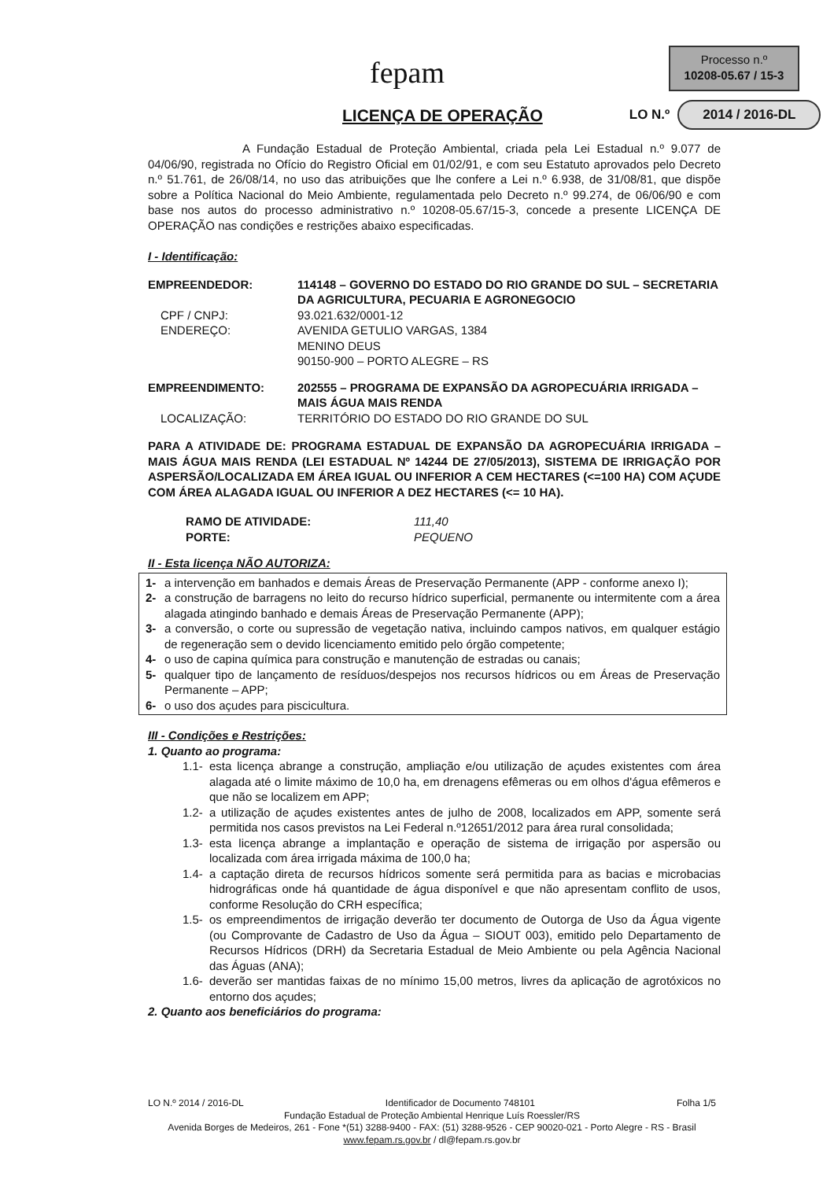fepam
Processo n.º
10208-05.67 / 15-3
LICENÇA DE OPERAÇÃO
LO N.º 2014 / 2016-DL
A Fundação Estadual de Proteção Ambiental, criada pela Lei Estadual n.º 9.077 de 04/06/90, registrada no Ofício do Registro Oficial em 01/02/91, e com seu Estatuto aprovados pelo Decreto n.º 51.761, de 26/08/14, no uso das atribuições que lhe confere a Lei n.º 6.938, de 31/08/81, que dispõe sobre a Política Nacional do Meio Ambiente, regulamentada pelo Decreto n.º 99.274, de 06/06/90 e com base nos autos do processo administrativo n.º 10208-05.67/15-3, concede a presente LICENÇA DE OPERAÇÃO nas condições e restrições abaixo especificadas.
I - Identificação:
EMPREENDEDOR: 114148 – GOVERNO DO ESTADO DO RIO GRANDE DO SUL – SECRETARIA DA AGRICULTURA, PECUARIA E AGRONEGOCIO
CPF / CNPJ: 93.021.632/0001-12
ENDEREÇO: AVENIDA GETULIO VARGAS, 1384
MENINO DEUS
90150-900 – PORTO ALEGRE – RS
EMPREENDIMENTO: 202555 – PROGRAMA DE EXPANSÃO DA AGROPECUÁRIA IRRIGADA – MAIS ÁGUA MAIS RENDA
LOCALIZAÇÃO: TERRITÓRIO DO ESTADO DO RIO GRANDE DO SUL
PARA A ATIVIDADE DE: PROGRAMA ESTADUAL DE EXPANSÃO DA AGROPECUÁRIA IRRIGADA – MAIS ÁGUA MAIS RENDA (LEI ESTADUAL Nº 14244 DE 27/05/2013), SISTEMA DE IRRIGAÇÃO POR ASPERSÃO/LOCALIZADA EM ÁREA IGUAL OU INFERIOR A CEM HECTARES (<=100 HA) COM AÇUDE COM ÁREA ALAGADA IGUAL OU INFERIOR A DEZ HECTARES (<= 10 HA).
RAMO DE ATIVIDADE: 111,40
PORTE: PEQUENO
II - Esta licença NÃO AUTORIZA:
1- a intervenção em banhados e demais Áreas de Preservação Permanente (APP - conforme anexo I);
2- a construção de barragens no leito do recurso hídrico superficial, permanente ou intermitente com a área alagada atingindo banhado e demais Áreas de Preservação Permanente (APP);
3- a conversão, o corte ou supressão de vegetação nativa, incluindo campos nativos, em qualquer estágio de regeneração sem o devido licenciamento emitido pelo órgão competente;
4- o uso de capina química para construção e manutenção de estradas ou canais;
5- qualquer tipo de lançamento de resíduos/despejos nos recursos hídricos ou em Áreas de Preservação Permanente – APP;
6- o uso dos açudes para piscicultura.
III - Condições e Restrições:
1. Quanto ao programa:
1.1-
esta licença abrange a construção, ampliação e/ou utilização de açudes existentes com área alagada até o limite máximo de 10,0 ha, em drenagens efêmeras ou em olhos d'água efêmeros e que não se localizem em APP;
1.2-
a utilização de açudes existentes antes de julho de 2008, localizados em APP, somente será permitida nos casos previstos na Lei Federal n.º12651/2012 para área rural consolidada;
1.3-
esta licença abrange a implantação e operação de sistema de irrigação por aspersão ou localizada com área irrigada máxima de 100,0 ha;
1.4-
a captação direta de recursos hídricos somente será permitida para as bacias e microbacias hidrográficas onde há quantidade de água disponível e que não apresentam conflito de usos, conforme Resolução do CRH específica;
1.5-
os empreendimentos de irrigação deverão ter documento de Outorga de Uso da Água vigente (ou Comprovante de Cadastro de Uso da Água – SIOUT 003), emitido pelo Departamento de Recursos Hídricos (DRH) da Secretaria Estadual de Meio Ambiente ou pela Agência Nacional das Águas (ANA);
1.6-
deverão ser mantidas faixas de no mínimo 15,00 metros, livres da aplicação de agrotóxicos no entorno dos açudes;
2. Quanto aos beneficiários do programa:
LO N.º 2014 / 2016-DL Identificador de Documento 748101 Folha 1/5
Fundação Estadual de Proteção Ambiental Henrique Luís Roessler/RS
Avenida Borges de Medeiros, 261 - Fone *(51) 3288-9400 - FAX: (51) 3288-9526 - CEP 90020-021 - Porto Alegre - RS - Brasil
www.fepam.rs.gov.br / dl@fepam.rs.gov.br